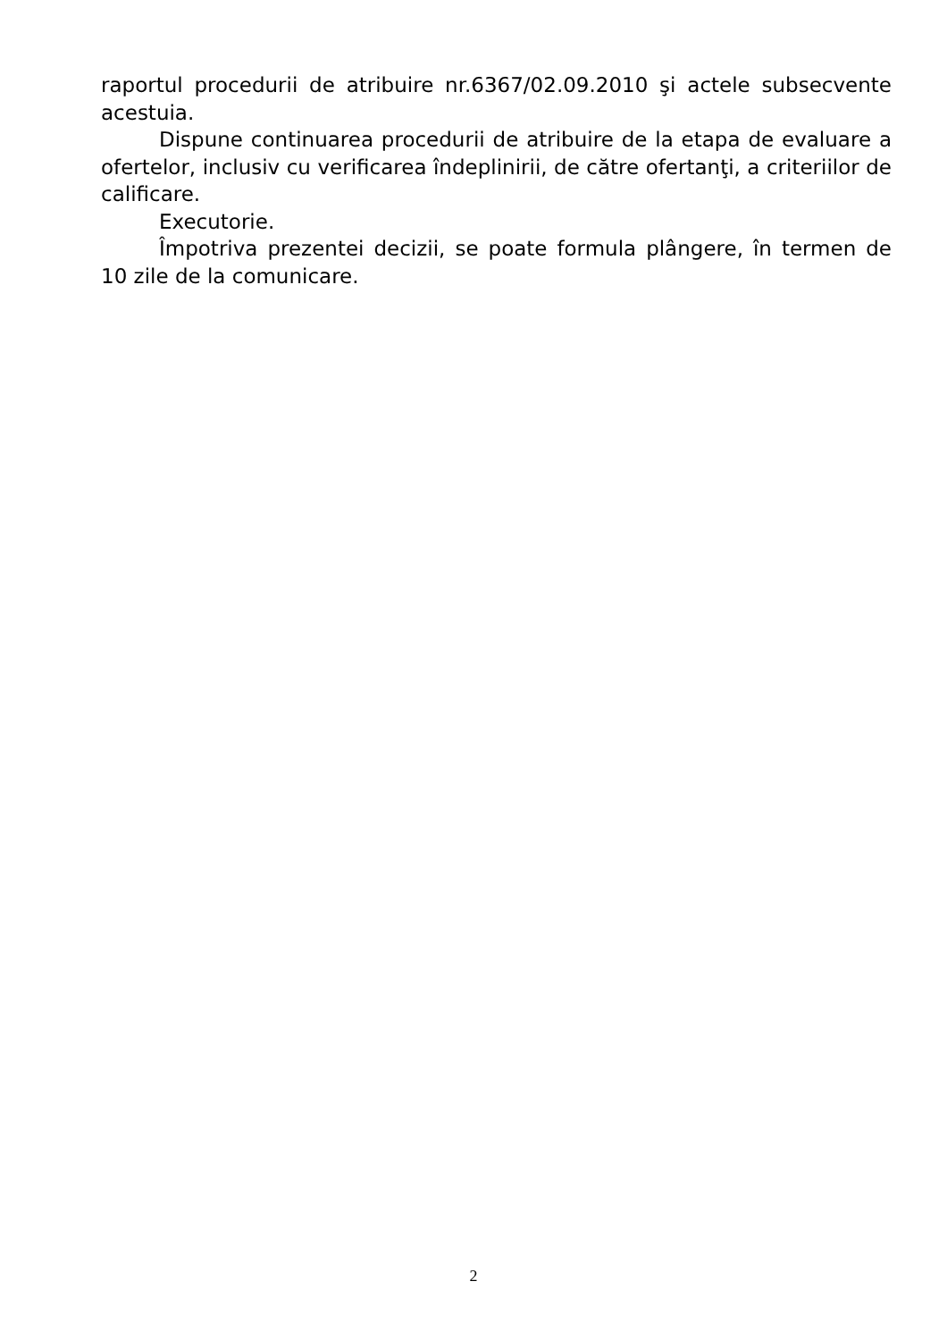raportul procedurii de atribuire nr.6367/02.09.2010 şi actele subsecvente acestuia.
Dispune continuarea procedurii de atribuire de la etapa de evaluare a ofertelor, inclusiv cu verificarea îndeplinirii, de către ofertanţi, a criteriilor de calificare.
Executorie.
Împotriva prezentei decizii, se poate formula plângere, în termen de 10 zile de la comunicare.
2